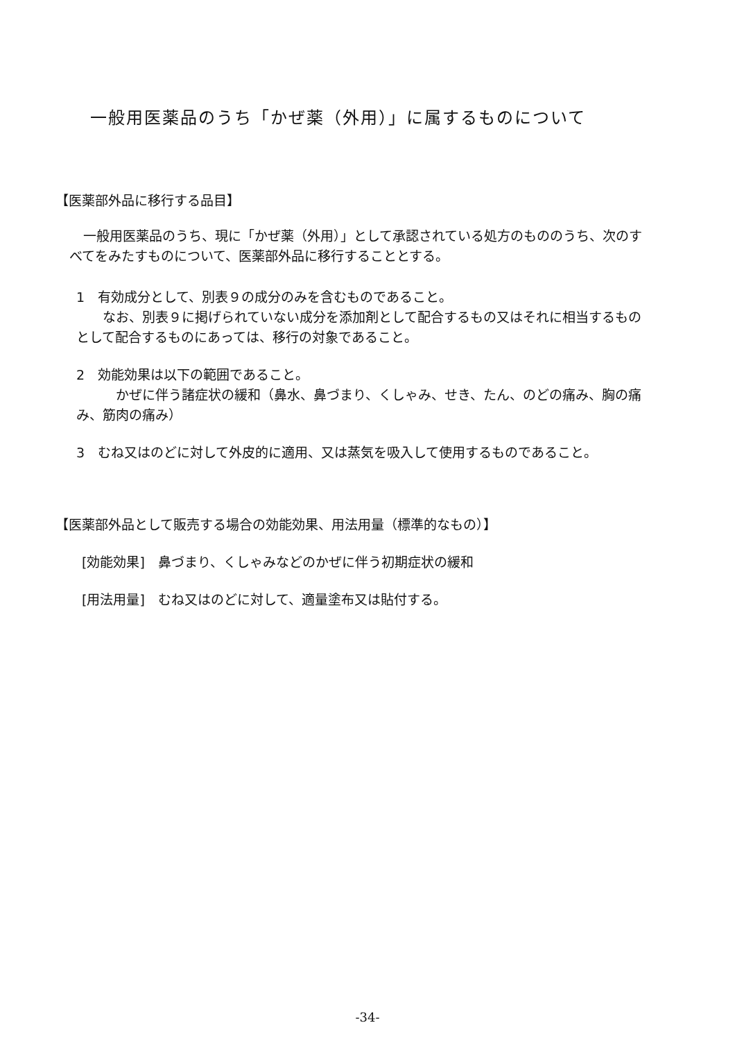一般用医薬品のうち「かぜ薬（外用）」に属するものについて
【医薬部外品に移行する品目】
一般用医薬品のうち、現に「かぜ薬（外用）」として承認されている処方のもののうち、次のすべてをみたすものについて、医薬部外品に移行することとする。
1　有効成分として、別表９の成分のみを含むものであること。
　　なお、別表９に掲げられていない成分を添加剤として配合するもの又はそれに相当するものとして配合するものにあっては、移行の対象であること。
2　効能効果は以下の範囲であること。
　　　かぜに伴う諸症状の緩和（鼻水、鼻づまり、くしゃみ、せき、たん、のどの痛み、胸の痛み、筋肉の痛み）
3　むね又はのどに対して外皮的に適用、又は蒸気を吸入して使用するものであること。
【医薬部外品として販売する場合の効能効果、用法用量（標準的なもの）】
[効能効果]　鼻づまり、くしゃみなどのかぜに伴う初期症状の緩和
[用法用量]　むね又はのどに対して、適量塗布又は貼付する。
-34-